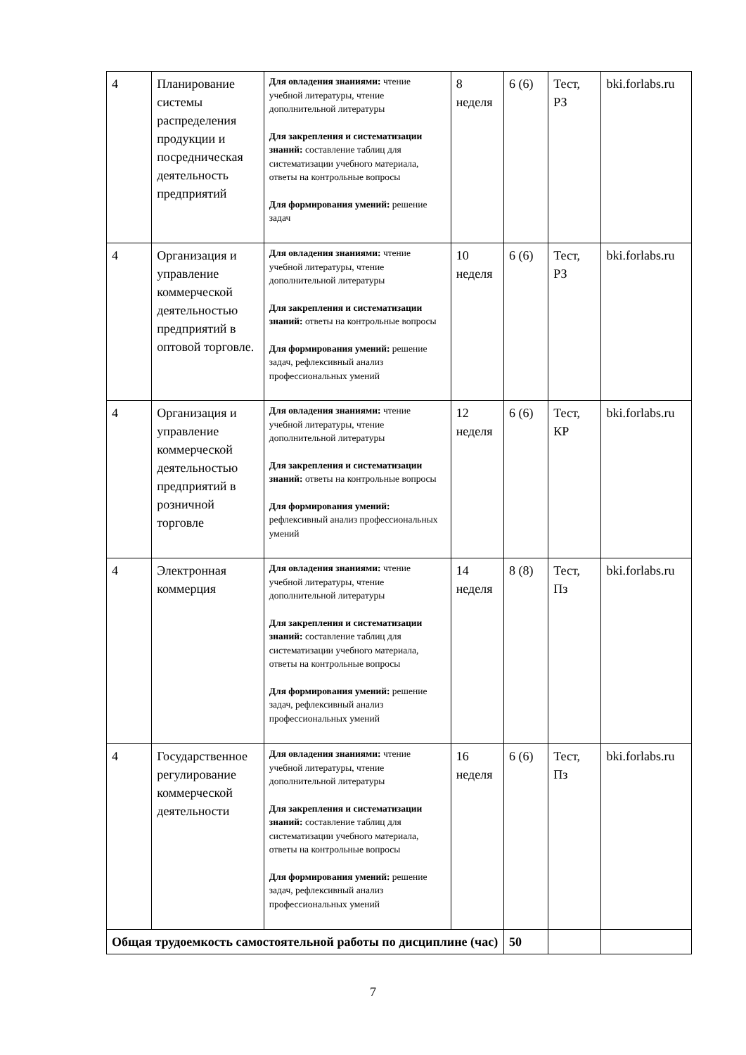| 4 | Планирование системы распределения продукции и посредническая деятельность предприятий | Для овладения знаниями: чтение учебной литературы, чтение дополнительной литературы Для закрепления и систематизации знаний: составление таблиц для систематизации учебного материала, ответы на контрольные вопросы Для формирования умений: решение задач | 8 неделя | 6 (6) | Тест, РЗ | bki.forlabs.ru |
| 4 | Организация и управление коммерческой деятельностью предприятий в оптовой торговле. | Для овладения знаниями: чтение учебной литературы, чтение дополнительной литературы Для закрепления и систематизации знаний: ответы на контрольные вопросы Для формирования умений: решение задач, рефлексивный анализ профессиональных умений | 10 неделя | 6 (6) | Тест, РЗ | bki.forlabs.ru |
| 4 | Организация и управление коммерческой деятельностью предприятий в розничной торговле | Для овладения знаниями: чтение учебной литературы, чтение дополнительной литературы Для закрепления и систематизации знаний: ответы на контрольные вопросы Для формирования умений: рефлексивный анализ профессиональных умений | 12 неделя | 6 (6) | Тест, КР | bki.forlabs.ru |
| 4 | Электронная коммерция | Для овладения знаниями: чтение учебной литературы, чтение дополнительной литературы Для закрепления и систематизации знаний: составление таблиц для систематизации учебного материала, ответы на контрольные вопросы Для формирования умений: решение задач, рефлексивный анализ профессиональных умений | 14 неделя | 8 (8) | Тест, Пз | bki.forlabs.ru |
| 4 | Государственное регулирование коммерческой деятельности | Для овладения знаниями: чтение учебной литературы, чтение дополнительной литературы Для закрепления и систематизации знаний: составление таблиц для систематизации учебного материала, ответы на контрольные вопросы Для формирования умений: решение задач, рефлексивный анализ профессиональных умений | 16 неделя | 6 (6) | Тест, Пз | bki.forlabs.ru |
| Общая трудоемкость самостоятельной работы по дисциплине (час) | | | | 50 | | |
7